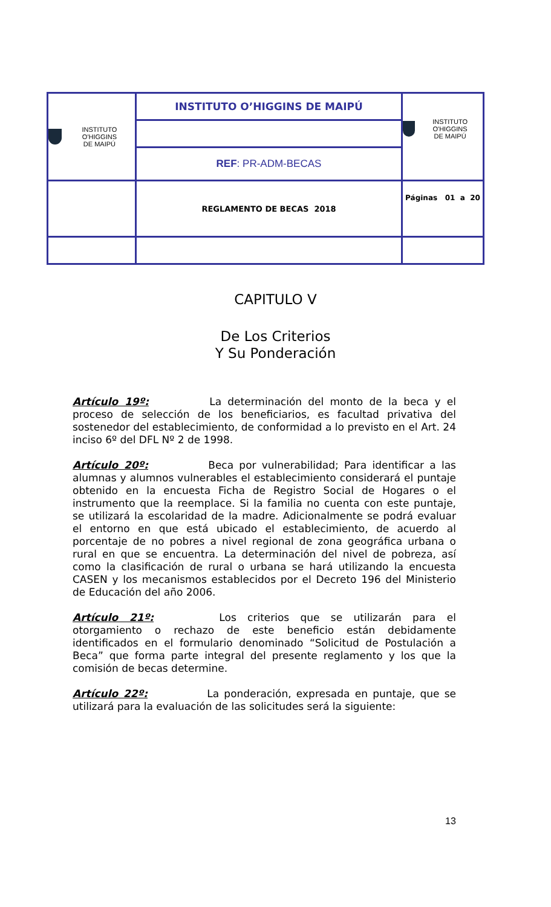| INSTITUTO O'HIGGINS DE MAIPÚ | INSTITUTO O’HIGGINS DE MAIPÚ | INSTITUTO O'HIGGINS DE MAIPÚ |
| | REF : PR-ADM-BECAS | |
| | REGLAMENTO DE BECAS 2018 | Páginas 01 a 20 |
CAPITULO V
De Los Criterios
Y Su Ponderación
Artículo 19º: La determinación del monto de la beca y el proceso de selección de los beneficiarios, es facultad privativa del sostenedor del establecimiento, de conformidad a lo previsto en el Art. 24 inciso 6º del DFL Nº 2 de 1998.
Artículo 20º: Beca por vulnerabilidad; Para identificar a las alumnas y alumnos vulnerables el establecimiento considerará el puntaje obtenido en la encuesta Ficha de Registro Social de Hogares o el instrumento que la reemplace. Si la familia no cuenta con este puntaje, se utilizará la escolaridad de la madre. Adicionalmente se podrá evaluar el entorno en que está ubicado el establecimiento, de acuerdo al porcentaje de no pobres a nivel regional de zona geográfica urbana o rural en que se encuentra. La determinación del nivel de pobreza, así como la clasificación de rural o urbana se hará utilizando la encuesta CASEN y los mecanismos establecidos por el Decreto 196 del Ministerio de Educación del año 2006.
Artículo 21º: Los criterios que se utilizarán para el otorgamiento o rechazo de este beneficio están debidamente identificados en el formulario denominado “Solicitud de Postulación a Beca” que forma parte integral del presente reglamento y los que la comisión de becas determine.
Artículo 22º: La ponderación, expresada en puntaje, que se utilizará para la evaluación de las solicitudes será la siguiente:
13